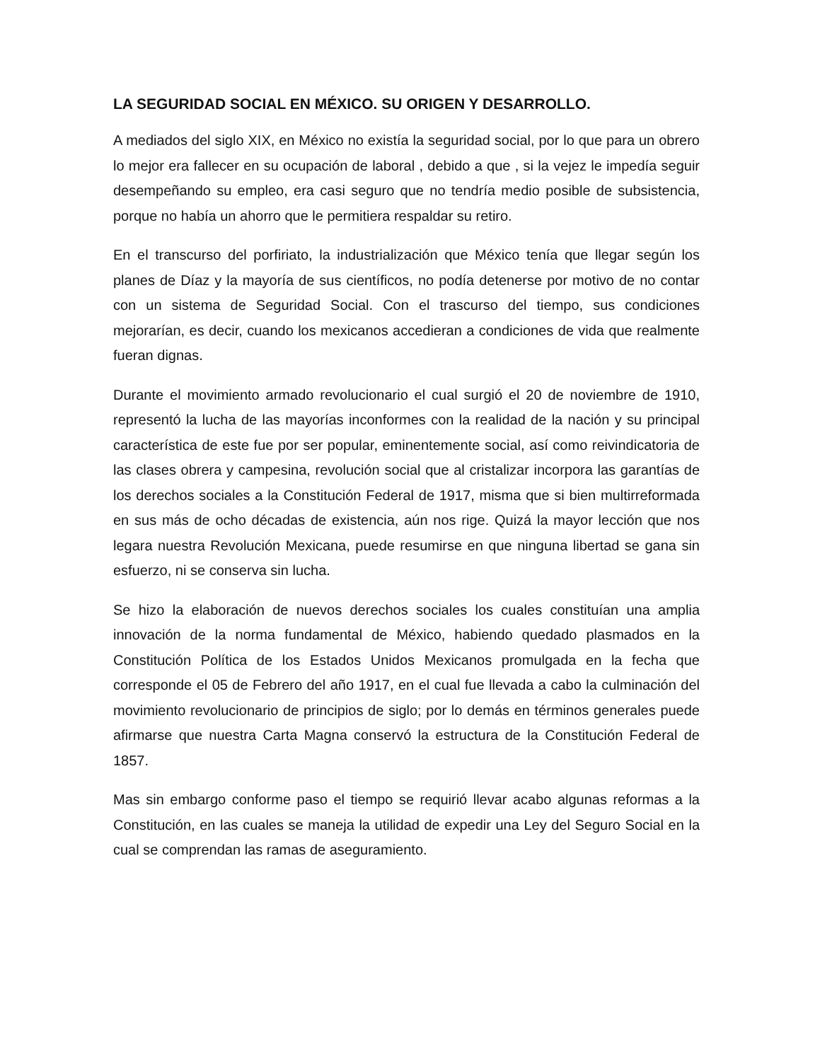LA SEGURIDAD SOCIAL EN MÉXICO. SU ORIGEN Y DESARROLLO.
A mediados del siglo XIX, en México no existía la seguridad social, por lo que para un obrero lo mejor era fallecer en su ocupación de laboral , debido a que , si la vejez le impedía seguir desempeñando su empleo, era casi seguro que no tendría medio posible de subsistencia, porque no había un ahorro que le permitiera respaldar su retiro.
En el transcurso del porfiriato, la industrialización que México tenía que llegar según los planes de Díaz y la mayoría de sus científicos, no podía detenerse por motivo de no contar con un sistema de Seguridad Social. Con el trascurso del tiempo, sus condiciones mejorarían, es decir, cuando los mexicanos accedieran a condiciones de vida que realmente fueran dignas.
Durante el movimiento armado revolucionario el cual surgió el 20 de noviembre de 1910, representó la lucha de las mayorías inconformes con la realidad de la nación y su principal característica de este fue por ser popular, eminentemente social, así como reivindicatoria de las clases obrera y campesina, revolución social que al cristalizar incorpora las garantías de los derechos sociales a la Constitución Federal de 1917, misma que si bien multirreformada en sus más de ocho décadas de existencia, aún nos rige. Quizá la mayor lección que nos legara nuestra Revolución Mexicana, puede resumirse en que ninguna libertad se gana sin esfuerzo, ni se conserva sin lucha.
Se hizo la elaboración de nuevos derechos sociales los cuales constituían una amplia innovación de la norma fundamental de México, habiendo quedado plasmados en la Constitución Política de los Estados Unidos Mexicanos promulgada en la fecha que corresponde el 05 de Febrero del año 1917, en el cual fue llevada a cabo la culminación del movimiento revolucionario de principios de siglo; por lo demás en términos generales puede afirmarse que nuestra Carta Magna conservó la estructura de la Constitución Federal de 1857.
Mas sin embargo conforme paso el tiempo se requirió llevar acabo algunas reformas a la Constitución, en las cuales se maneja la utilidad de expedir una Ley del Seguro Social en la cual se comprendan las ramas de aseguramiento.